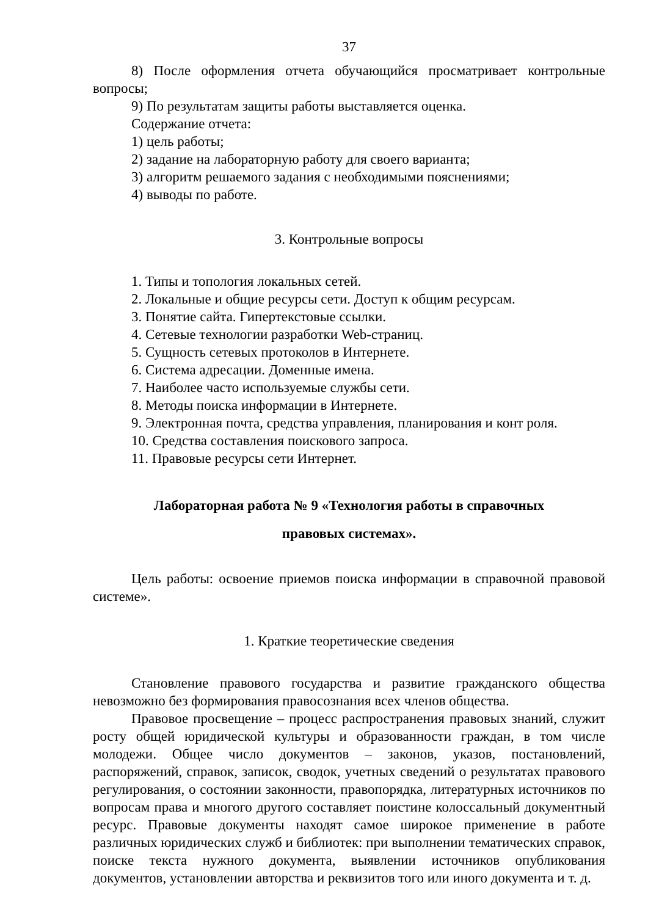37
8) После оформления отчета обучающийся просматривает контрольные вопросы;
9) По результатам защиты работы выставляется оценка.
Содержание отчета:
1) цель работы;
2) задание на лабораторную работу для своего варианта;
3) алгоритм решаемого задания с необходимыми пояснениями;
4) выводы по работе.
3. Контрольные вопросы
1. Типы и топология локальных сетей.
2. Локальные и общие ресурсы сети. Доступ к общим ресурсам.
3. Понятие сайта. Гипертекстовые ссылки.
4. Сетевые технологии разработки Web-страниц.
5. Сущность сетевых протоколов в Интернете.
6. Система адресации. Доменные имена.
7. Наиболее часто используемые службы сети.
8. Методы поиска информации в Интернете.
9. Электронная почта, средства управления, планирования и конт роля.
10. Средства составления поискового запроса.
11. Правовые ресурсы сети Интернет.
Лабораторная работа № 9 «Технология работы в справочных
правовых системах».
Цель работы: освоение приемов поиска информации в справочной правовой системе».
1. Краткие теоретические сведения
Становление правового государства и развитие гражданского общества невозможно без формирования правосознания всех членов общества.
Правовое просвещение – процесс распространения правовых знаний, служит росту общей юридической культуры и образованности граждан, в том числе молодежи. Общее число документов – законов, указов, постановлений, распоряжений, справок, записок, сводок, учетных сведений о результатах правового регулирования, о состоянии законности, правопорядка, литературных источников по вопросам права и многого другого составляет поистине колоссальный документный ресурс. Правовые документы находят самое широкое применение в работе различных юридических служб и библиотек: при выполнении тематических справок, поиске текста нужного документа, выявлении источников опубликования документов, установлении авторства и реквизитов того или иного документа и т. д.